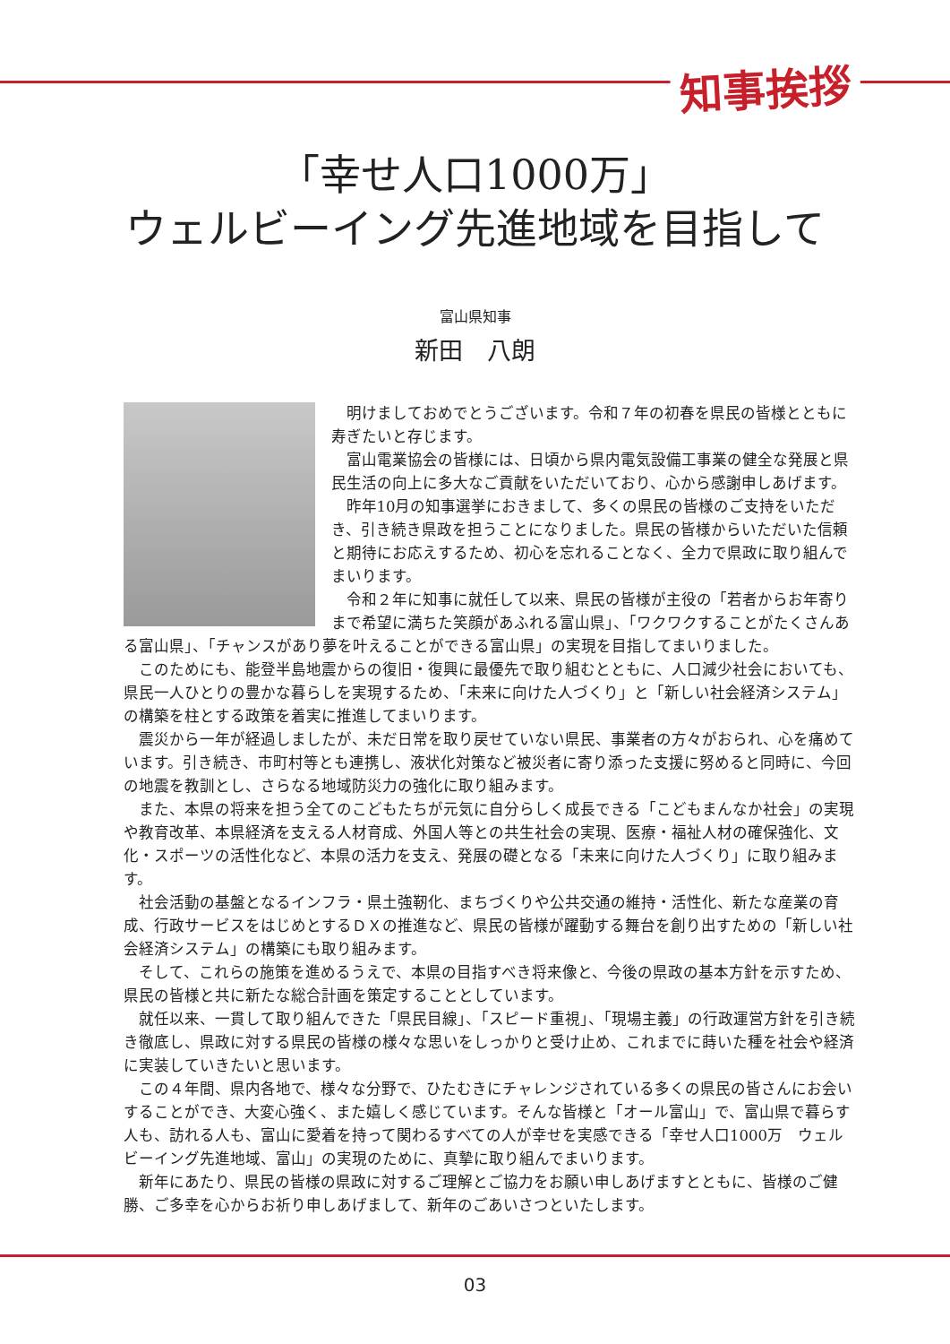知事挨拶
「幸せ人口1000万」
ウェルビーイング先進地域を目指して
富山県知事
新田　八朗
明けましておめでとうございます。令和７年の初春を県民の皆様とともに寿ぎたいと存じます。
富山電業協会の皆様には、日頃から県内電気設備工事業の健全な発展と県民生活の向上に多大なご貢献をいただいており、心から感謝申しあげます。
昨年10月の知事選挙におきまして、多くの県民の皆様のご支持をいただき、引き続き県政を担うことになりました。県民の皆様からいただいた信頼と期待にお応えするため、初心を忘れることなく、全力で県政に取り組んでまいります。
令和２年に知事に就任して以来、県民の皆様が主役の「若者からお年寄りまで希望に満ちた笑顔があふれる富山県」、「ワクワクすることがたくさんある富山県」、「チャンスがあり夢を叶えることができる富山県」の実現を目指してまいりました。
このためにも、能登半島地震からの復旧・復興に最優先で取り組むとともに、人口減少社会においても、県民一人ひとりの豊かな暮らしを実現するため、「未来に向けた人づくり」と「新しい社会経済システム」の構築を柱とする政策を着実に推進してまいります。
震災から一年が経過しましたが、未だ日常を取り戻せていない県民、事業者の方々がおられ、心を痛めています。引き続き、市町村等とも連携し、液状化対策など被災者に寄り添った支援に努めると同時に、今回の地震を教訓とし、さらなる地域防災力の強化に取り組みます。
また、本県の将来を担う全てのこどもたちが元気に自分らしく成長できる「こどもまんなか社会」の実現や教育改革、本県経済を支える人材育成、外国人等との共生社会の実現、医療・福祉人材の確保強化、文化・スポーツの活性化など、本県の活力を支え、発展の礎となる「未来に向けた人づくり」に取り組みます。
社会活動の基盤となるインフラ・県土強靭化、まちづくりや公共交通の維持・活性化、新たな産業の育成、行政サービスをはじめとするＤＸの推進など、県民の皆様が躍動する舞台を創り出すための「新しい社会経済システム」の構築にも取り組みます。
そして、これらの施策を進めるうえで、本県の目指すべき将来像と、今後の県政の基本方針を示すため、県民の皆様と共に新たな総合計画を策定することとしています。
就任以来、一貫して取り組んできた「県民目線」、「スピード重視」、「現場主義」の行政運営方針を引き続き徹底し、県政に対する県民の皆様の様々な思いをしっかりと受け止め、これまでに蒔いた種を社会や経済に実装していきたいと思います。
この４年間、県内各地で、様々な分野で、ひたむきにチャレンジされている多くの県民の皆さんにお会いすることができ、大変心強く、また嬉しく感じています。そんな皆様と「オール富山」で、富山県で暮らす人も、訪れる人も、富山に愛着を持って関わるすべての人が幸せを実感できる「幸せ人口1000万　ウェルビーイング先進地域、富山」の実現のために、真摯に取り組んでまいります。
新年にあたり、県民の皆様の県政に対するご理解とご協力をお願い申しあげますとともに、皆様のご健勝、ご多幸を心からお祈り申しあげまして、新年のごあいさつといたします。
03